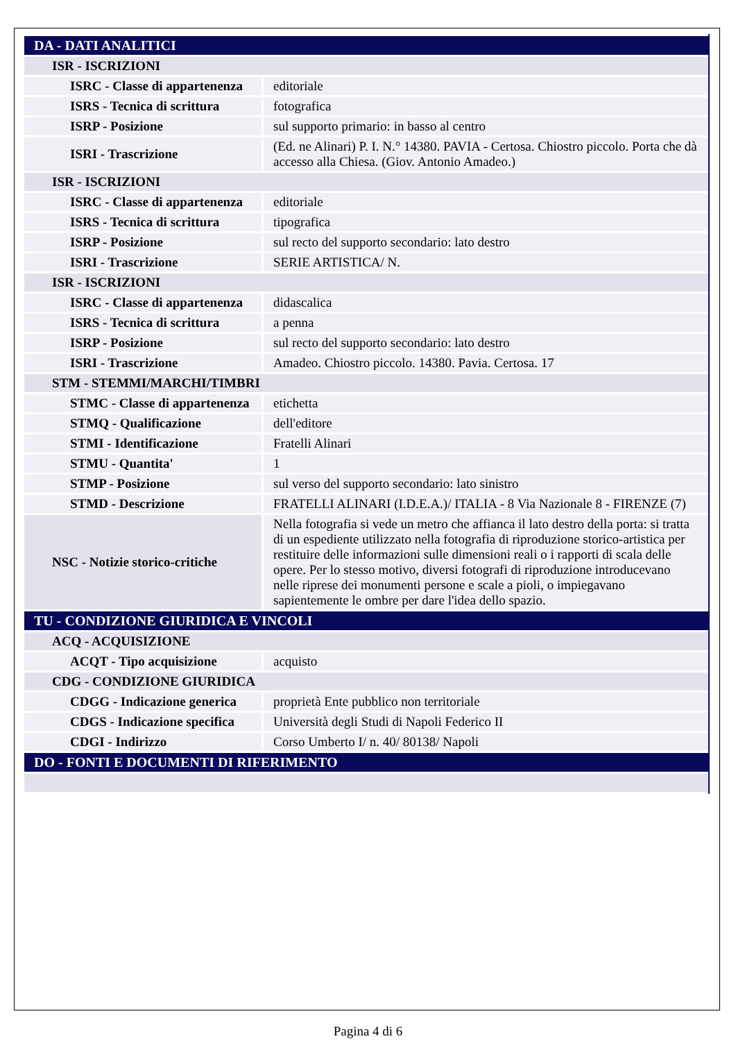| DA - DATI ANALITICI | |
| ISR - ISCRIZIONI | |
| ISRC - Classe di appartenenza | editoriale |
| ISRS - Tecnica di scrittura | fotografica |
| ISRP - Posizione | sul supporto primario: in basso al centro |
| ISRI - Trascrizione | (Ed. ne Alinari) P. I. N.° 14380. PAVIA - Certosa. Chiostro piccolo. Porta che dà accesso alla Chiesa. (Giov. Antonio Amadeo.) |
| ISR - ISCRIZIONI | |
| ISRC - Classe di appartenenza | editoriale |
| ISRS - Tecnica di scrittura | tipografica |
| ISRP - Posizione | sul recto del supporto secondario: lato destro |
| ISRI - Trascrizione | SERIE ARTISTICA/ N. |
| ISR - ISCRIZIONI | |
| ISRC - Classe di appartenenza | didascalica |
| ISRS - Tecnica di scrittura | a penna |
| ISRP - Posizione | sul recto del supporto secondario: lato destro |
| ISRI - Trascrizione | Amadeo. Chiostro piccolo. 14380. Pavia. Certosa. 17 |
| STM - STEMMI/MARCHI/TIMBRI | |
| STMC - Classe di appartenenza | etichetta |
| STMQ - Qualificazione | dell'editore |
| STMI - Identificazione | Fratelli Alinari |
| STMU - Quantita' | 1 |
| STMP - Posizione | sul verso del supporto secondario: lato sinistro |
| STMD - Descrizione | FRATELLI ALINARI (I.D.E.A.)/ ITALIA - 8 Via Nazionale 8 - FIRENZE (7) |
| NSC - Notizie storico-critiche | Nella fotografia si vede un metro che affianca il lato destro della porta: si tratta di un espediente utilizzato nella fotografia di riproduzione storico-artistica per restituire delle informazioni sulle dimensioni reali o i rapporti di scala delle opere. Per lo stesso motivo, diversi fotografi di riproduzione introducevano nelle riprese dei monumenti persone e scale a pioli, o impiegavano sapientemente le ombre per dare l'idea dello spazio. |
| TU - CONDIZIONE GIURIDICA E VINCOLI | |
| ACQ - ACQUISIZIONE | |
| ACQT - Tipo acquisizione | acquisto |
| CDG - CONDIZIONE GIURIDICA | |
| CDGG - Indicazione generica | proprietà Ente pubblico non territoriale |
| CDGS - Indicazione specifica | Università degli Studi di Napoli Federico II |
| CDGI - Indirizzo | Corso Umberto I/ n. 40/ 80138/ Napoli |
| DO - FONTI E DOCUMENTI DI RIFERIMENTO | |
Pagina 4 di 6